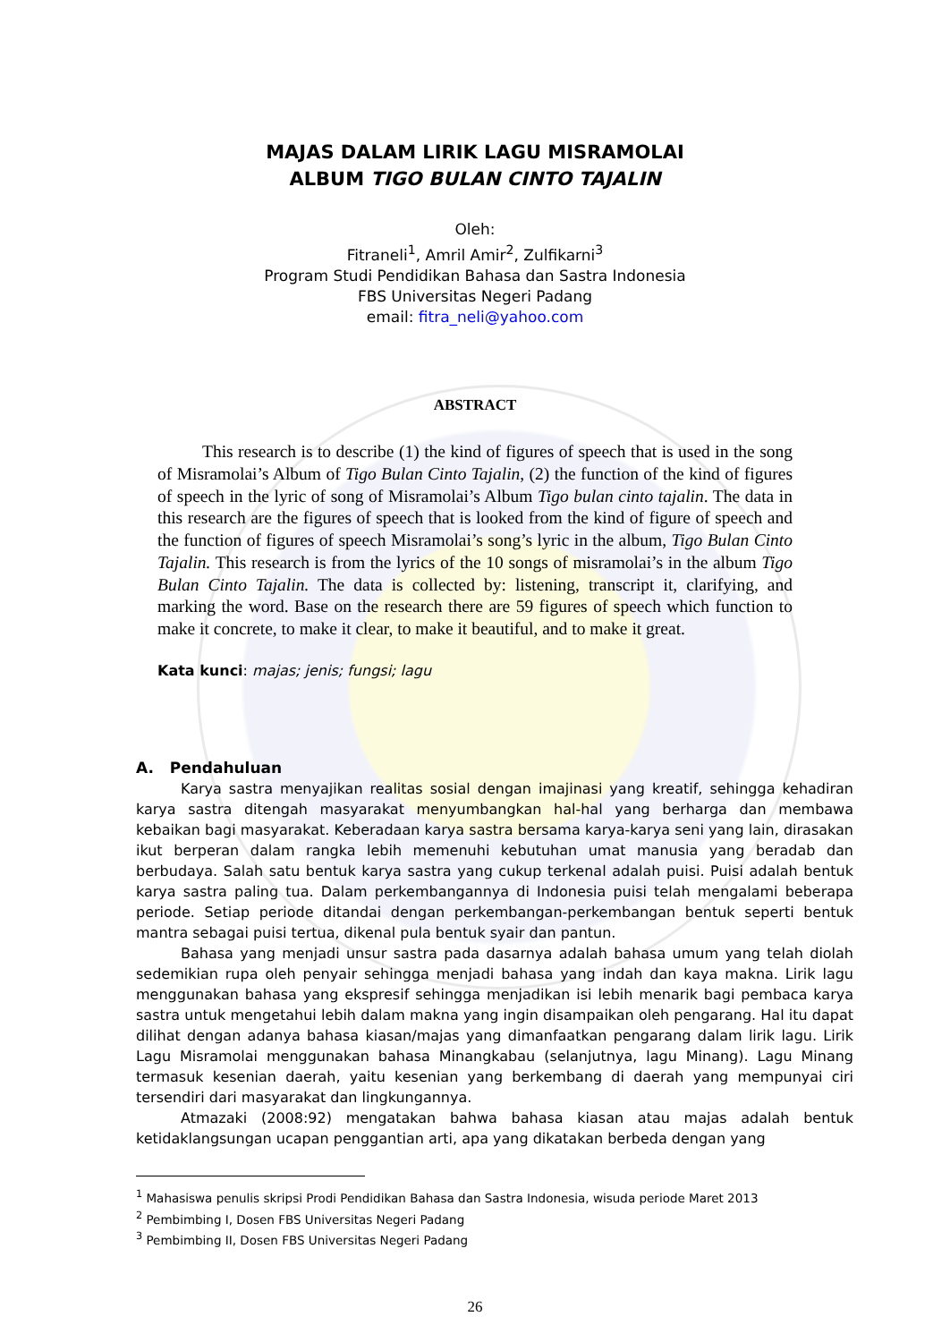MAJAS DALAM LIRIK LAGU MISRAMOLAI
ALBUM TIGO BULAN CINTO TAJALIN
Oleh:
Fitraneli<sup>1</sup>, Amril Amir<sup>2</sup>, Zulfikarni<sup>3</sup>
Program Studi Pendidikan Bahasa dan Sastra Indonesia
FBS Universitas Negeri Padang
email: fitra_neli@yahoo.com
ABSTRACT
This research is to describe (1) the kind of figures of speech that is used in the song of Misramolai’s Album of Tigo Bulan Cinto Tajalin, (2) the function of the kind of figures of speech in the lyric of song of Misramolai’s Album Tigo bulan cinto tajalin. The data in this research are the figures of speech that is looked from the kind of figure of speech and the function of figures of speech Misramolai’s song’s lyric in the album, Tigo Bulan Cinto Tajalin. This research is from the lyrics of the 10 songs of misramolai’s in the album Tigo Bulan Cinto Tajalin. The data is collected by: listening, transcript it, clarifying, and marking the word. Base on the research there are 59 figures of speech which function to make it concrete, to make it clear, to make it beautiful, and to make it great.
Kata kunci: majas; jenis; fungsi; lagu
A. Pendahuluan
Karya sastra menyajikan realitas sosial dengan imajinasi yang kreatif, sehingga kehadiran karya sastra ditengah masyarakat menyumbangkan hal-hal yang berharga dan membawa kebaikan bagi masyarakat. Keberadaan karya sastra bersama karya-karya seni yang lain, dirasakan ikut berperan dalam rangka lebih memenuhi kebutuhan umat manusia yang beradab dan berbudaya. Salah satu bentuk karya sastra yang cukup terkenal adalah puisi. Puisi adalah bentuk karya sastra paling tua. Dalam perkembangannya di Indonesia puisi telah mengalami beberapa periode. Setiap periode ditandai dengan perkembangan-perkembangan bentuk seperti bentuk mantra sebagai puisi tertua, dikenal pula bentuk syair dan pantun.
Bahasa yang menjadi unsur sastra pada dasarnya adalah bahasa umum yang telah diolah sedemikian rupa oleh penyair sehingga menjadi bahasa yang indah dan kaya makna. Lirik lagu menggunakan bahasa yang ekspresif sehingga menjadikan isi lebih menarik bagi pembaca karya sastra untuk mengetahui lebih dalam makna yang ingin disampaikan oleh pengarang. Hal itu dapat dilihat dengan adanya bahasa kiasan/majas yang dimanfaatkan pengarang dalam lirik lagu. Lirik Lagu Misramolai menggunakan bahasa Minangkabau (selanjutnya, lagu Minang). Lagu Minang termasuk kesenian daerah, yaitu kesenian yang berkembang di daerah yang mempunyai ciri tersendiri dari masyarakat dan lingkungannya.
Atmazaki (2008:92) mengatakan bahwa bahasa kiasan atau majas adalah bentuk ketidaklangsungan ucapan penggantian arti, apa yang dikatakan berbeda dengan yang
<sup>1</sup> Mahasiswa penulis skripsi Prodi Pendidikan Bahasa dan Sastra Indonesia, wisuda periode Maret 2013
<sup>2</sup> Pembimbing I, Dosen FBS Universitas Negeri Padang
<sup>3</sup> Pembimbing II, Dosen FBS Universitas Negeri Padang
26